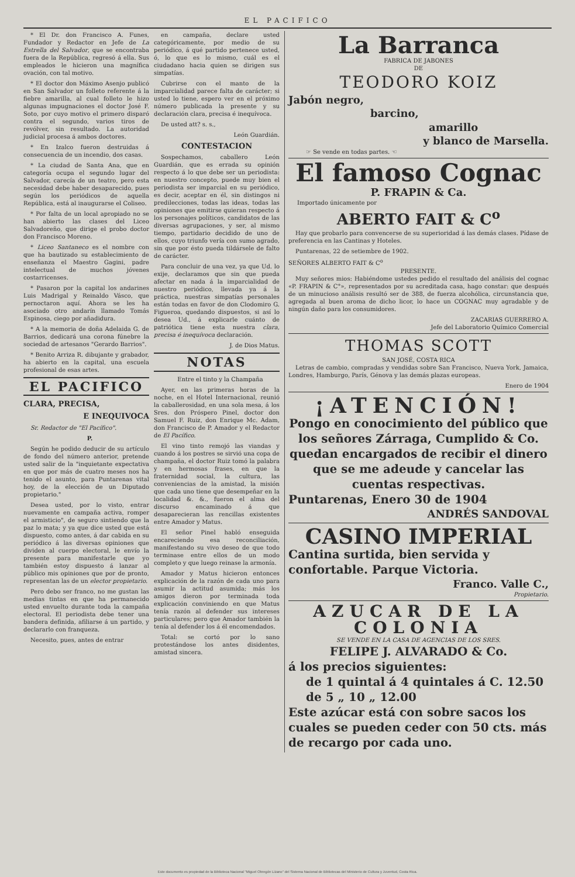EL PACIFICO
* El Dr. don Francisco A. Funes, Fundador y Redactor en Jefe de La Estrella del Salvador, que se encontraba fuera de la República, regresó á ella. Sus empleados le hicieron una magnífica ovación, con tal motivo.
* El doctor don Máximo Asenjo publicó en San Salvador un folleto referente á la fiebre amarilla, al cual folleto le hizo algunas impugnaciones el doctor José F. Soto, por cuyo motivo el primero disparó contra el segundo, varios tiros de revólver, sin resultado. La autoridad judicial procesa á ambos doctores.
* En Izalco fueron destruidas á consecuencia de un incendio, dos casas.
* La ciudad de Santa Ana, que en categoría ocupa el segundo lugar del Salvador, carecía de un teatro, pero esta necesidad debe haber desaparecido, pues según los periódicos de aquella República, está al inaugurarse el Coliseo.
* Por falta de un local apropiado no se han abierto las clases del Liceo Salvadoreño, que dirige el probo doctor don Francisco Moreno.
* Liceo Santaneco es el nombre con que ha bautizado su establecimiento de enseñanza el Maestro Gagini, padre intelectual de muchos jóvenes costarricenses.
* Pasaron por la capital los andarines Luis Madrigal y Reinaldo Vásco, que pernoctaron aquí. Ahora se les ha asociado otro andarín llamado Tomás Espinosa, ciego por añadidura.
* A la memoria de doña Adelaida G. de Barrios, dedicará una corona fúnebre la sociedad de artesanos "Gerardo Barrios".
* Benito Arriza R. dibujante y grabador, ha abierto en la capital, una escuela profesional de esas artes.
EL PACIFICO
CLARA, PRECISA,
E INEQUIVOCA
Sr. Redactor de "El Pacífico".
P.
Según he podido deducir de su artículo de fondo del número anterior, pretende usted salir de la "inquietante expectativa en que por más de cuatro meses nos ha tenido el asunto, para Puntarenas vital hoy, de la elección de un Diputado propietario."
Desea usted, por lo visto, entrar nuevamente en campaña activa, romper el armisticio", de seguro sintiendo que la paz lo mata; y ya que dice usted que está dispuesto, como antes, á dar cabida en su periódico á las diversas opiniones que dividen al cuerpo electoral, le envío la presente para manifestarle que yo también estoy dispuesto á lanzar al público mis opiniones que por de pronto, representan las de un elector propietario.
Pero debo ser franco, no me gustan las medias tintas en que ha permanecido usted envuelto durante toda la campaña electoral. El periodista debe tener una bandera definida, afiliarse á un partido, y declararlo con franqueza.
Necesito, pues, antes de entrar
en campaña, declare usted categóricamente, por medio de su periódico, á qué partido pertenece usted, ó, lo que es lo mismo, cuál es el ciudadano hacia quien se dirigen sus simpatías.
Cubrirse con el manto de la imparcialidad parece falta de carácter; si usted lo tiene, espero ver en el próximo número publicada la presente y su declaración clara, precisa é inequívoca.
De usted att? s. s.,
León Guardián.
CONTESTACION
Sospechamos, caballero León Guardián, que es errada su opinión respecto á lo que debe ser un periodista: en nuestro concepto, puede muy bien el periodista ser imparcial en su periódico, es decir, aceptar en él, sin distingos ni predilecciones, todas las ideas, todas las opiniones que emitirse quieran respecto á los personajes políticos, candidatos de las diversas agrupaciones, y ser, al mismo tiempo, partidario decidido de uno de ellos, cuyo triunfo vería con sumo agrado, sin que por ésto pueda tildársele de falto de carácter.
Para concluir de una vez, ya que Ud. lo exije, declaramos que sin que pueda afectar en nada á la imparcialidad de nuestro periódico, llevada ya á la práctica, nuestras simpatías personales están todas en favor de don Clodomiro G. Figueroa, quedando dispuestos, si así lo desea Ud., á explicarle cuánto de patriótica tiene esta nuestra clara, precisa é inequívoca declaración.
J. de Dios Matus.
NOTAS
Entre el tinto y la Champaña
Ayer, en las primeras horas de la noche, en el Hotel Internacional, reunió la caballerosidad, en una sola mesa, á los Sres. don Próspero Pinel, doctor don Samuel F. Ruiz, don Enrique Mc. Adam, don Francisco de P. Amador y el Redactor de El Pacífico.
El vino tinto remojó las viandas y cuando á los postres se sirvió una copa de champaña, el doctor Ruiz tomó la palabra y en hermosas frases, en que la fraternidad social, la cultura, las conveniencias de la amistad, la misión que cada uno tiene que desempeñar en la localidad &. &., fueron el alma del discurso encaminado á que desaparecieran las rencillas existentes entre Amador y Matus.
El señor Pinel habló enseguida encareciendo esa reconciliación, manifestando su vivo deseo de que todo terminase entre ellos de un modo completo y que luego reinase la armonía.
Amador y Matus hicieron entonces explicación de la razón de cada uno para asumir la actitud asumida; más los amigos dieron por terminada toda explicación conviniendo en que Matus tenía razón al defender sus intereses particulares; pero que Amador también la tenía al defender los á él encomendados.
Total: se cortó por lo sano protestándose los antes disidentes, amistad sincera.
La Barranca
FABRICA DE JABONES
DE
TEODORO KOIZ
Jabón negro,
barcino,
amarillo
y blanco de Marsella.
☞ Se vende en todas partes. ☜
El famoso Cognac
P. FRAPIN & Ca.
Importado únicamente por
ABERTO FAIT & C<sup>o</sup>
Hay que probarlo para convencerse de su superioridad á las demás clases. Pídase de preferencia en las Cantinas y Hoteles.
Puntarenas, 22 de setiembre de 1902.
SEÑORES ALBERTO FAIT & C<sup>o</sup>
PRESENTE.
Muy señores mios: Habiéndome ustedes pedido el resultado del análisis del cognac «P. FRAPIN & C°», representados por su acreditada casa, hago constar: que después de un minucioso análisis resultó ser de 388, de fuerza alcohólica, circunstancia que, agregada al buen aroma de dicho licor, lo hace un COGNAC muy agradable y de ningún daño para los consumidores.
ZACARIAS GUERRERO A.
Jefe del Laboratorio Químico Comercial
THOMAS SCOTT
SAN JOSÉ, COSTA RICA
Letras de cambio, compradas y vendidas sobre San Francisco, Nueva York, Jamaica, Londres, Hamburgo, París, Génova y las demás plazas europeas.
Enero de 1904
¡ATENCIÓN!
Pongo en conocimiento del público que los señores Zárraga, Cumplido & Co. quedan encargados de recibir el dinero que se me adeude y cancelar las cuentas respectivas.
Puntarenas, Enero 30 de 1904
ANDRÉS SANDOVAL
CASINO IMPERIAL
Cantina surtida, bien servida y confortable. Parque Victoria.
Franco. Valle C.,
Propietario.
AZUCAR DE LA COLONIA
SE VENDE EN LA CASA DE AGENCIAS DE LOS SRES.
FELIPE J. ALVARADO & Co.
á los precios siguientes:
de 1 quintal á 4 quintales á C. 12.50
de 5 „ 10 „ 12.00
Este azúcar está con sobre sacos los cuales se pueden ceder con 50 cts. más de recargo por cada uno.
Este documento es propiedad de la Biblioteca Nacional "Miguel Obregón Lizano" del Sistema Nacional de Bibliotecas del Ministerio de Cultura y Juventud, Costa Rica.